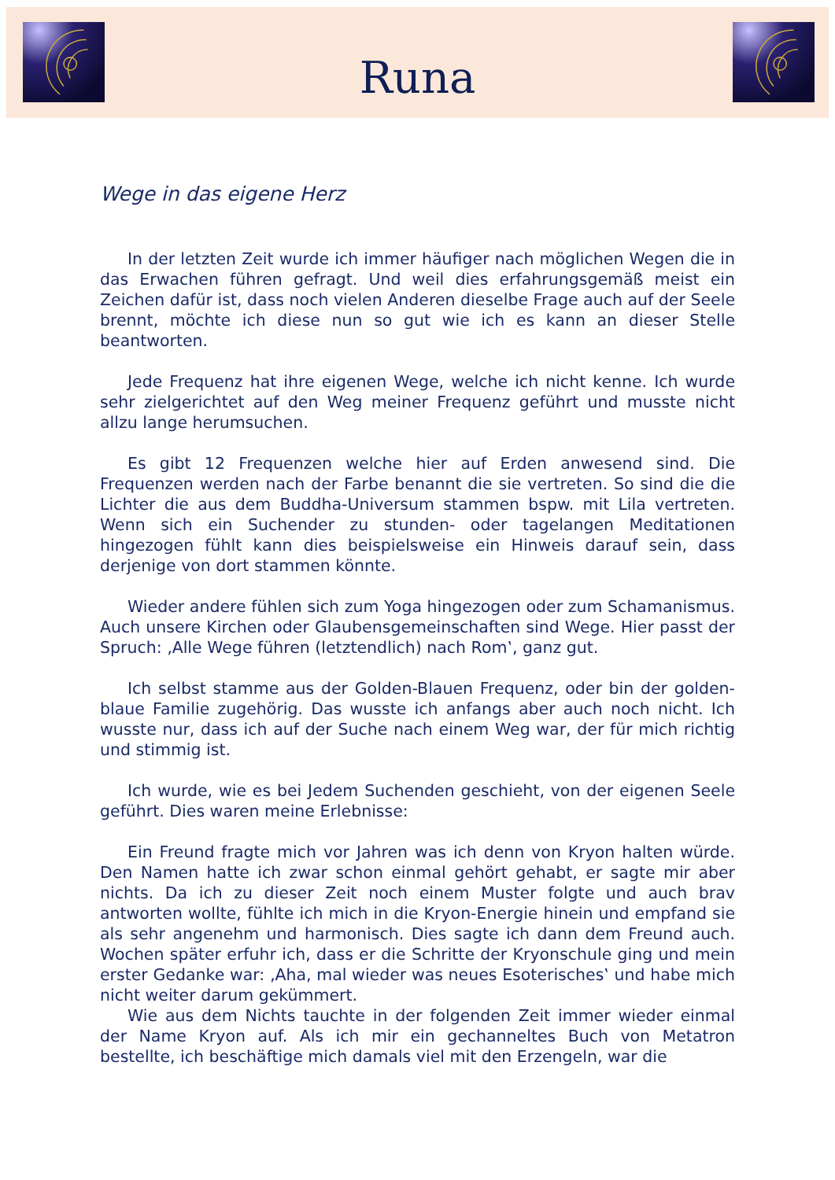Runa
Wege in das eigene Herz
In der letzten Zeit wurde ich immer häufiger nach möglichen Wegen die in das Erwachen führen gefragt. Und weil dies erfahrungsgemäß meist ein Zeichen dafür ist, dass noch vielen Anderen dieselbe Frage auch auf der Seele brennt, möchte ich diese nun so gut wie ich es kann an dieser Stelle beantworten.
Jede Frequenz hat ihre eigenen Wege, welche ich nicht kenne. Ich wurde sehr zielgerichtet auf den Weg meiner Frequenz geführt und musste nicht allzu lange herumsuchen.
Es gibt 12 Frequenzen welche hier auf Erden anwesend sind. Die Frequenzen werden nach der Farbe benannt die sie vertreten. So sind die die Lichter die aus dem Buddha-Universum stammen bspw. mit Lila vertreten. Wenn sich ein Suchender zu stunden- oder tagelangen Meditationen hingezogen fühlt kann dies beispielsweise ein Hinweis darauf sein, dass derjenige von dort stammen könnte.
Wieder andere fühlen sich zum Yoga hingezogen oder zum Schamanismus. Auch unsere Kirchen oder Glaubensgemeinschaften sind Wege. Hier passt der Spruch: ‚Alle Wege führen (letztendlich) nach Rom‛, ganz gut.
Ich selbst stamme aus der Golden-Blauen Frequenz, oder bin der golden-blaue Familie zugehörig. Das wusste ich anfangs aber auch noch nicht. Ich wusste nur, dass ich auf der Suche nach einem Weg war, der für mich richtig und stimmig ist.
Ich wurde, wie es bei Jedem Suchenden geschieht, von der eigenen Seele geführt. Dies waren meine Erlebnisse:
Ein Freund fragte mich vor Jahren was ich denn von Kryon halten würde. Den Namen hatte ich zwar schon einmal gehört gehabt, er sagte mir aber nichts. Da ich zu dieser Zeit noch einem Muster folgte und auch brav antworten wollte, fühlte ich mich in die Kryon-Energie hinein und empfand sie als sehr angenehm und harmonisch. Dies sagte ich dann dem Freund auch. Wochen später erfuhr ich, dass er die Schritte der Kryonschule ging und mein erster Gedanke war: ‚Aha, mal wieder was neues Esoterisches‛ und habe mich nicht weiter darum gekümmert.
Wie aus dem Nichts tauchte in der folgenden Zeit immer wieder einmal der Name Kryon auf. Als ich mir ein gechanneltes Buch von Metatron bestellte, ich beschäftige mich damals viel mit den Erzengeln, war die